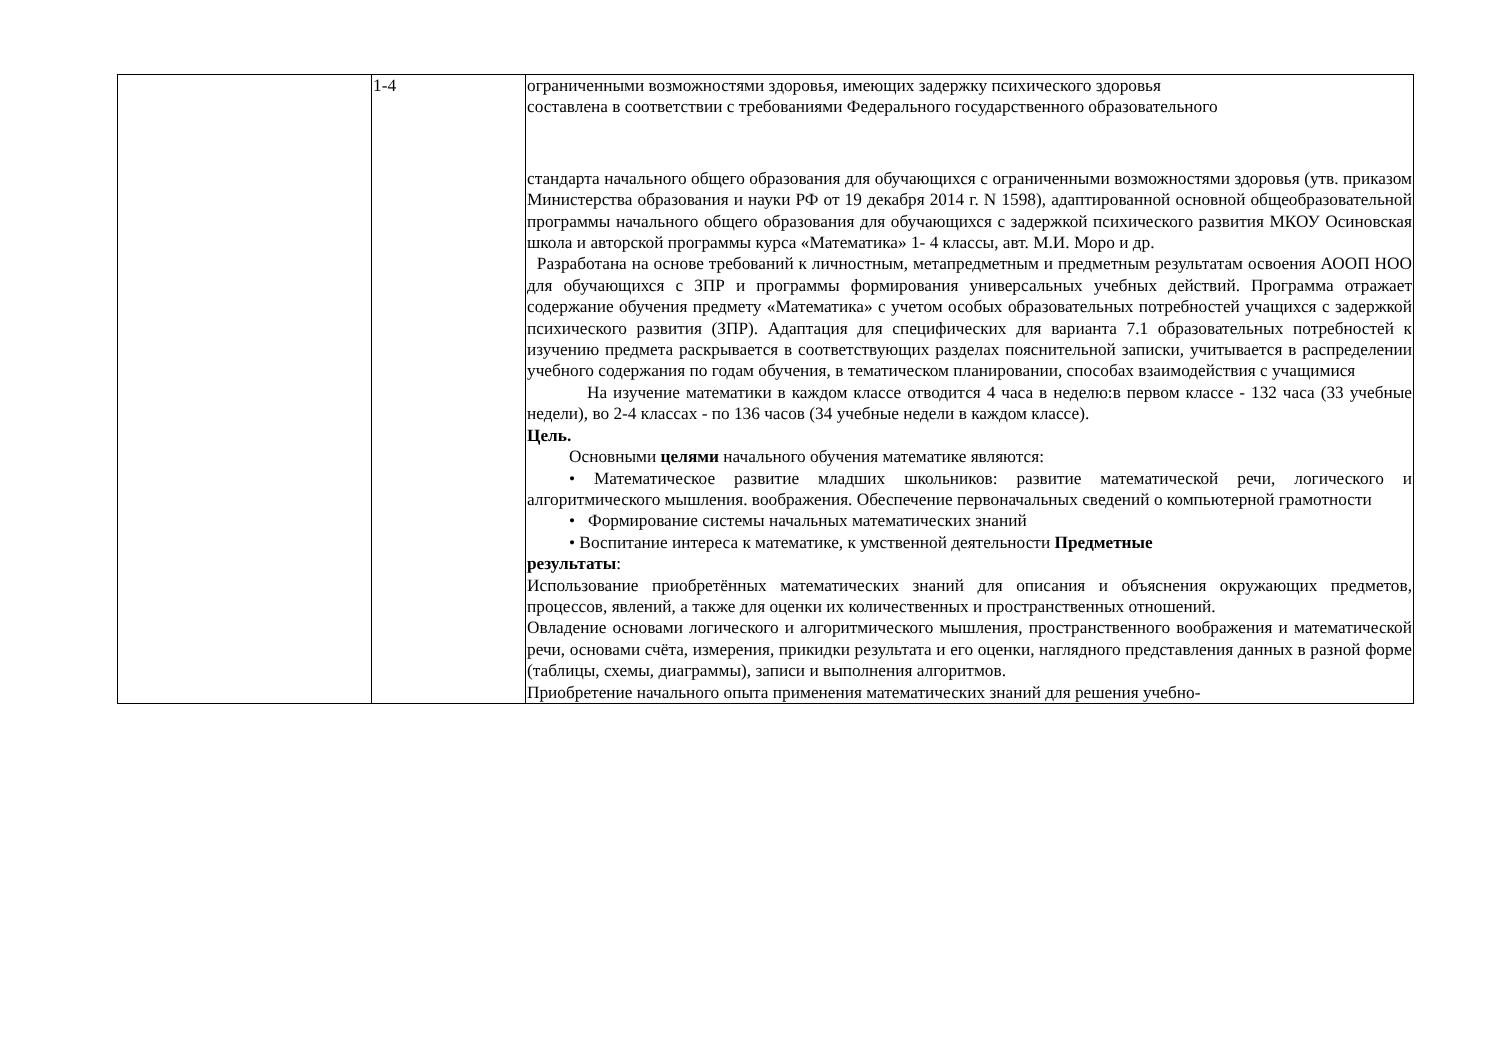| | 1-4 | ограниченными возможностями здоровья, имеющих задержку психического здоровья составлена в соответствии с требованиями Федерального государственного образовательного стандарта начального общего образования для обучающихся с ограниченными возможностями здоровья (утв. приказом Министерства образования и науки РФ от 19 декабря 2014 г. N 1598), адаптированной основной общеобразовательной программы начального общего образования для обучающихся с задержкой психического развития МКОУ Осиновская школа и авторской программы курса «Математика» 1- 4 классы, авт. М.И. Моро и др. Разработана на основе требований к личностным, метапредметным и предметным результатам освоения АООП НОО для обучающихся с ЗПР и программы формирования универсальных учебных действий. Программа отражает содержание обучения предмету «Математика» с учетом особых образовательных потребностей учащихся с задержкой психического развития (ЗПР). Адаптация для специфических для варианта 7.1 образовательных потребностей к изучению предмета раскрывается в соответствующих разделах пояснительной записки, учитывается в распределении учебного содержания по годам обучения, в тематическом планировании, способах взаимодействия с учащимися На изучение математики в каждом классе отводится 4 часа в неделю:в первом классе - 132 часа (33 учебные недели), во 2-4 классах - по 136 часов (34 учебные недели в каждом классе). Цель. Основными целями начального обучения математике являются: • Математическое развитие младших школьников: развитие математической речи, логического и алгоритмического мышления. воображения. Обеспечение первоначальных сведений о компьютерной грамотности • Формирование системы начальных математических знаний • Воспитание интереса к математике, к умственной деятельности Предметные результаты : Использование приобретённых математических знаний для описания и объяснения окружающих предметов, процессов, явлений, а также для оценки их количественных и пространственных отношений. Овладение основами логического и алгоритмического мышления, пространственного воображения и математической речи, основами счёта, измерения, прикидки результата и его оценки, наглядного представления данных в разной форме (таблицы, схемы, диаграммы), записи и выполнения алгоритмов. Приобретение начального опыта применения математических знаний для решения учебно- |